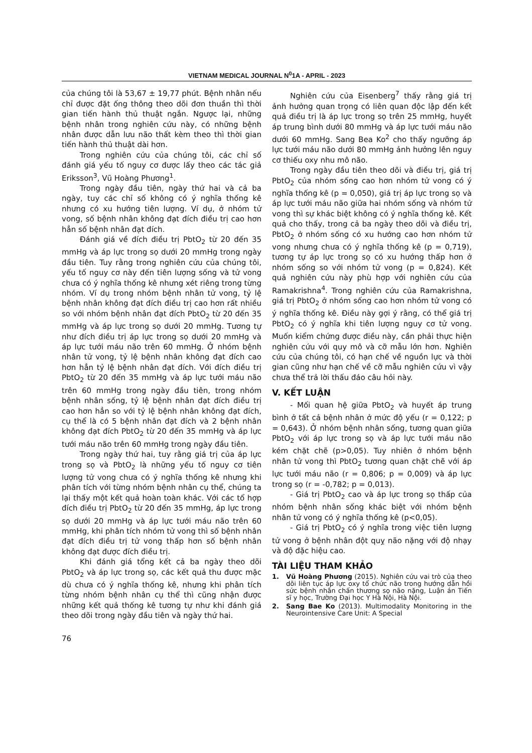VIETNAM MEDICAL JOURNAL N<sup>0</sup>1A - APRIL - 2023
của chúng tôi là 53,67 ± 19,77 phút. Bệnh nhân nếu chỉ được đặt ống thông theo dõi đơn thuần thì thời gian tiến hành thủ thuật ngắn. Ngược lại, những bệnh nhân trong nghiên cứu này, có những bệnh nhân được dẫn lưu não thất kèm theo thì thời gian tiến hành thủ thuật dài hơn.
Trong nghiên cứu của chúng tôi, các chỉ số đánh giá yếu tố nguy cơ được lấy theo các tác giả Eriksson<sup>3</sup>, Vũ Hoàng Phương<sup>1</sup>.
Trong ngày đầu tiên, ngày thứ hai và cả ba ngày, tuy các chỉ số không có ý nghĩa thống kê nhưng có xu hướng tiên lượng. Ví dụ, ở nhóm tử vong, số bệnh nhân không đạt đích điều trị cao hơn hẳn số bệnh nhân đạt đích.
Đánh giá về đích điều trị PbtO<sub>2</sub> từ 20 đến 35 mmHg và áp lực trong sọ dưới 20 mmHg trong ngày đầu tiên. Tuy rằng trong nghiên cứu của chúng tôi, yếu tố nguy cơ này đến tiên lượng sống và tử vong chưa có ý nghĩa thống kê nhưng xét riêng trong từng nhóm. Ví dụ trong nhóm bệnh nhân tử vong, tỷ lệ bệnh nhân không đạt đích điều trị cao hơn rất nhiều so với nhóm bệnh nhân đạt đích PbtO<sub>2</sub> từ 20 đến 35 mmHg và áp lực trong sọ dưới 20 mmHg. Tương tự như đích điều trị áp lực trong sọ dưới 20 mmHg và áp lực tưới máu não trên 60 mmHg. Ở nhóm bệnh nhân tử vong, tỷ lệ bệnh nhân không đạt đích cao hơn hẳn tỷ lệ bệnh nhân đạt đích. Với đích điều trị PbtO<sub>2</sub> từ 20 đến 35 mmHg và áp lực tưới máu não trên 60 mmHg trong ngày đầu tiên, trong nhóm bệnh nhân sống, tỷ lệ bệnh nhân đạt đích điều trị cao hơn hẳn so với tỷ lệ bệnh nhân không đạt đích, cụ thể là có 5 bệnh nhân đạt đích và 2 bệnh nhân không đạt đích PbtO<sub>2</sub> từ 20 đến 35 mmHg và áp lực tưới máu não trên 60 mmHg trong ngày đầu tiên.
Trong ngày thứ hai, tuy rằng giá trị của áp lực trong sọ và PbtO<sub>2</sub> là những yếu tố nguy cơ tiên lượng tử vong chưa có ý nghĩa thống kê nhưng khi phân tích với từng nhóm bệnh nhân cụ thể, chúng ta lại thấy một kết quả hoàn toàn khác. Với các tổ hợp đích điều trị PbtO<sub>2</sub> từ 20 đến 35 mmHg, áp lực trong sọ dưới 20 mmHg và áp lực tưới máu não trên 60 mmHg, khi phân tích nhóm tử vong thì số bệnh nhân đạt đích điều trị tử vong thấp hơn số bệnh nhân không đạt được đích điều trị.
Khi đánh giá tổng kết cả ba ngày theo dõi PbtO<sub>2</sub> và áp lực trong sọ, các kết quả thu được mặc dù chưa có ý nghĩa thống kê, nhưng khi phân tích từng nhóm bệnh nhân cụ thể thì cũng nhận được những kết quả thống kê tương tự như khi đánh giá theo dõi trong ngày đầu tiên và ngày thứ hai.
Nghiên cứu của Eisenberg<sup>7</sup> thấy rằng giá trị ảnh hưởng quan trọng có liên quan độc lập đến kết quả điều trị là áp lực trong sọ trên 25 mmHg, huyết áp trung bình dưới 80 mmHg và áp lực tưới máu não dưới 60 mmHg. Sang Bea Ko<sup>2</sup> cho thấy ngưỡng áp lực tưới máu não dưới 80 mmHg ảnh hưởng lên nguy cơ thiếu oxy nhu mô não.
Trong ngày đầu tiên theo dõi và điều trị, giá trị PbtO<sub>2</sub> của nhóm sống cao hơn nhóm tử vong có ý nghĩa thống kê (p = 0,050), giá trị áp lực trong sọ và áp lực tưới máu não giữa hai nhóm sống và nhóm tử vong thì sự khác biệt không có ý nghĩa thống kê. Kết quả cho thấy, trong cả ba ngày theo dõi và điều trị, PbtO<sub>2</sub> ở nhóm sống có xu hướng cao hơn nhóm tử vong nhưng chưa có ý nghĩa thống kê (p = 0,719), tương tự áp lực trong sọ có xu hướng thấp hơn ở nhóm sống so với nhóm tử vong (p = 0,824). Kết quả nghiên cứu này phù hợp với nghiên cứu của Ramakrishna<sup>4</sup>. Trong nghiên cứu của Ramakrishna, giá trị PbtO<sub>2</sub> ở nhóm sống cao hơn nhóm tử vong có ý nghĩa thống kê. Điều này gợi ý rằng, có thể giá trị PbtO<sub>2</sub> có ý nghĩa khi tiên lượng nguy cơ tử vong. Muốn kiểm chứng được điều này, cần phải thực hiện nghiên cứu với quy mô và cỡ mẫu lớn hơn. Nghiên cứu của chúng tôi, có hạn chế về nguồn lực và thời gian cũng như hạn chế về cỡ mẫu nghiên cứu vì vậy chưa thể trả lời thấu đáo câu hỏi này.
V. KẾT LUẬN
- Mối quan hệ giữa PbtO<sub>2</sub> và huyết áp trung bình ở tất cả bệnh nhân ở mức độ yếu (r = 0,122; p = 0,643). Ở nhóm bệnh nhân sống, tương quan giữa PbtO<sub>2</sub> với áp lực trong sọ và áp lực tưới máu não kém chặt chẽ (p>0,05). Tuy nhiên ở nhóm bệnh nhân tử vong thì PbtO<sub>2</sub> tương quan chặt chẽ với áp lực tưới máu não (r = 0,806; p = 0,009) và áp lực trong sọ (r = -0,782; p = 0,013).
- Giá trị PbtO<sub>2</sub> cao và áp lực trong sọ thấp của nhóm bệnh nhân sống khác biệt với nhóm bệnh nhân tử vong có ý nghĩa thống kê (p<0,05).
- Giá trị PbtO<sub>2</sub> có ý nghĩa trong việc tiên lượng tử vong ở bệnh nhân đột quỵ não nặng với độ nhạy và độ đặc hiệu cao.
TÀI LIỆU THAM KHẢO
1. Vũ Hoàng Phương (2015). Nghiên cứu vai trò của theo dõi liên tục áp lực oxy tổ chức não trong hướng dẫn hồi sức bệnh nhân chấn thương sọ não nặng, Luận án Tiến sĩ y học, Trường Đại học Y Hà Nội, Hà Nội.
2. Sang Bae Ko (2013). Multimodality Monitoring in the Neurointensive Care Unit: A Special
76